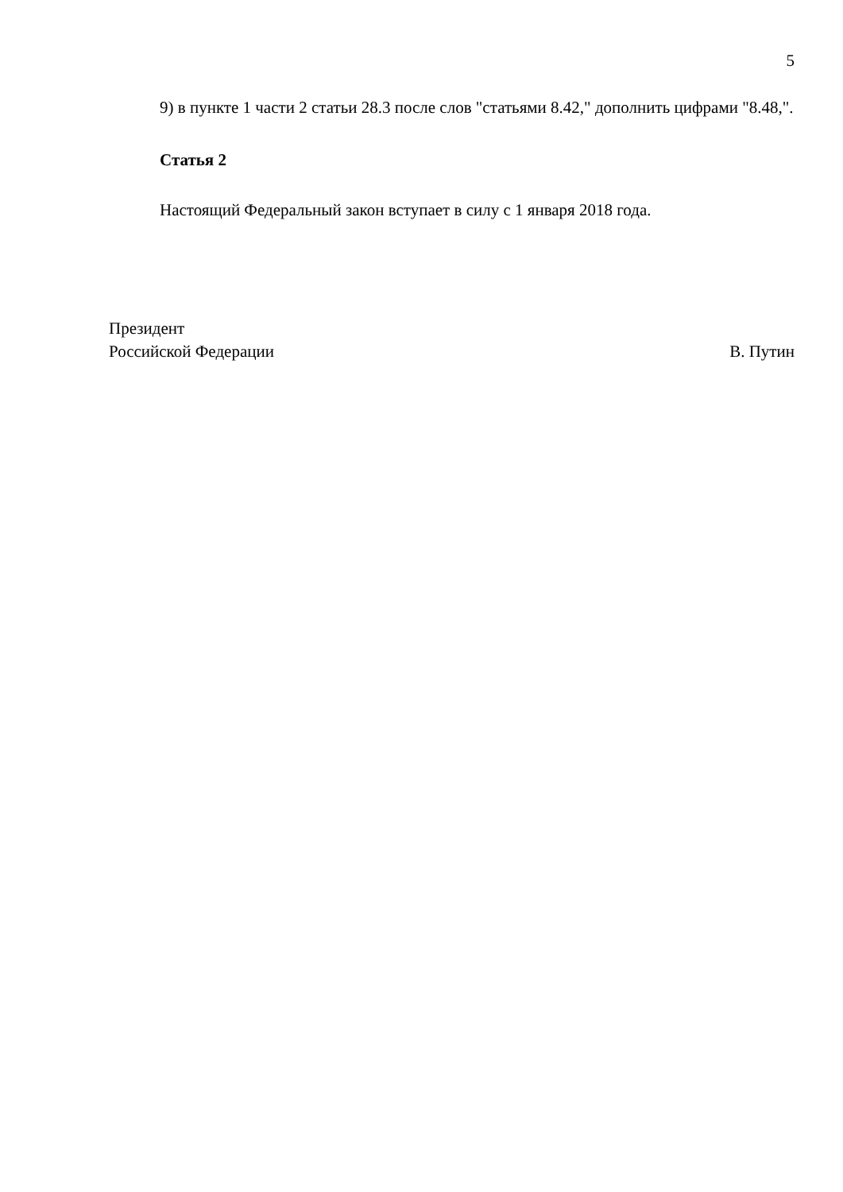5
9) в пункте 1 части 2 статьи 28.3 после слов "статьями 8.42," дополнить цифрами "8.48,".
Статья 2
Настоящий Федеральный закон вступает в силу с 1 января 2018 года.
Президент
Российской Федерации
В. Путин